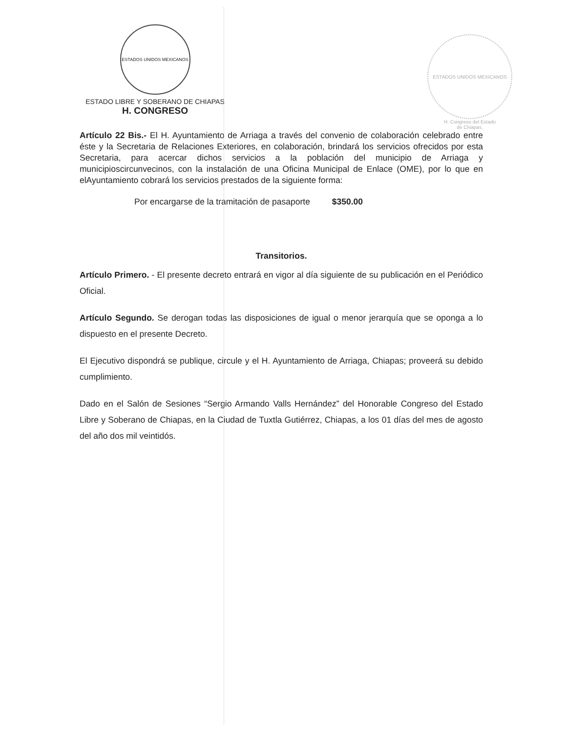ESTADOS UNIDOS MEXICANOS
ESTADO LIBRE Y SOBERANO DE CHIAPAS
H. CONGRESO
ESTADOS UNIDOS MEXICANOS
H. Congreso del Estado
de Chiapas.
Artículo 22 Bis.- El H. Ayuntamiento de Arriaga a través del convenio de colaboración celebrado entre éste y la Secretaria de Relaciones Exteriores, en colaboración, brindará los servicios ofrecidos por esta Secretaria, para acercar dichos servicios a la población del municipio de Arriaga y municipioscircunvecinos, con la instalación de una Oficina Municipal de Enlace (OME), por lo que en elAyuntamiento cobrará los servicios prestados de la siguiente forma:
Por encargarse de la tramitación de pasaporte $350.00
Transitorios.
Artículo Primero. - El presente decreto entrará en vigor al día siguiente de su publicación en el Periódico Oficial.
Artículo Segundo. Se derogan todas las disposiciones de igual o menor jerarquía que se oponga a lo dispuesto en el presente Decreto.
El Ejecutivo dispondrá se publique, circule y el H. Ayuntamiento de Arriaga, Chiapas; proveerá su debido cumplimiento.
Dado en el Salón de Sesiones “Sergio Armando Valls Hernández” del Honorable Congreso del Estado Libre y Soberano de Chiapas, en la Ciudad de Tuxtla Gutiérrez, Chiapas, a los 01 días del mes de agosto del año dos mil veintidós.